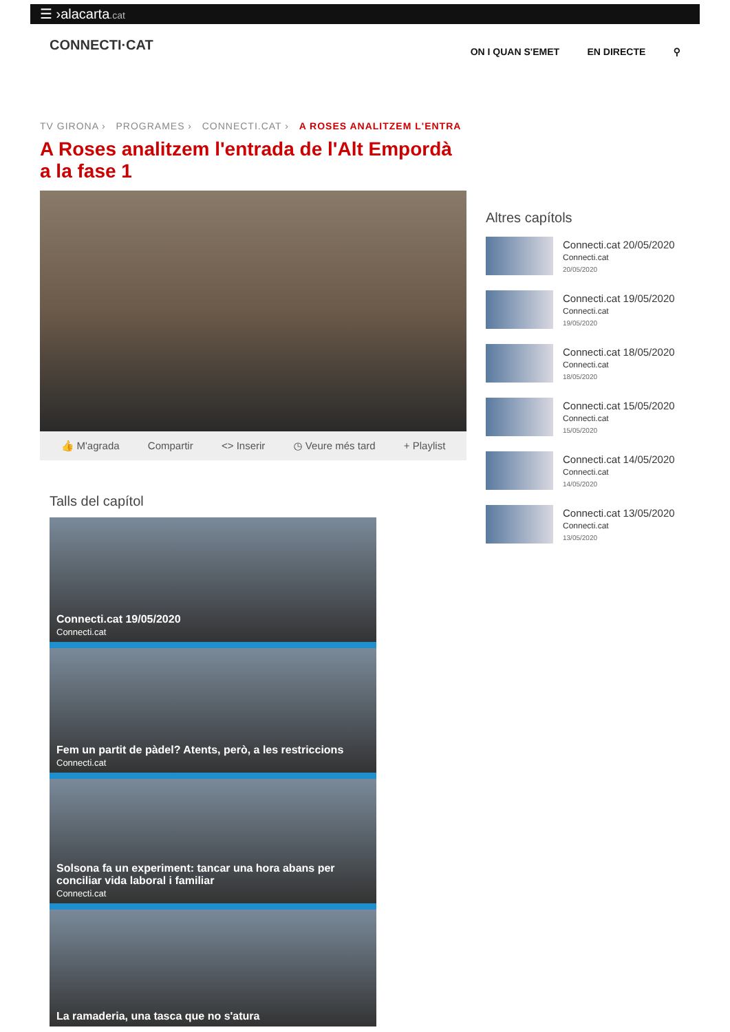☰ ›alacarta.cat
CONNECTI·CAT
ON I QUAN S'EMET EN DIRECTE ⚲
TV GIRONA › PROGRAMES › CONNECTI.CAT › A ROSES ANALITZEM L'ENTRA
A Roses analitzem l'entrada de l'Alt Empordà a la fase 1
👍 M'agrada Compartir <> Inserir ◷ Veure més tard + Playlist
Talls del capítol
Connecti.cat 19/05/2020
Connecti.cat
Fem un partit de pàdel? Atents, però, a les restriccions
Connecti.cat
Solsona fa un experiment: tancar una hora abans per conciliar vida laboral i familiar
Connecti.cat
La ramaderia, una tasca que no s'atura
Altres capítols
Connecti.cat 20/05/2020
Connecti.cat
20/05/2020
Connecti.cat 19/05/2020
Connecti.cat
19/05/2020
Connecti.cat 18/05/2020
Connecti.cat
18/05/2020
Connecti.cat 15/05/2020
Connecti.cat
15/05/2020
Connecti.cat 14/05/2020
Connecti.cat
14/05/2020
Connecti.cat 13/05/2020
Connecti.cat
13/05/2020